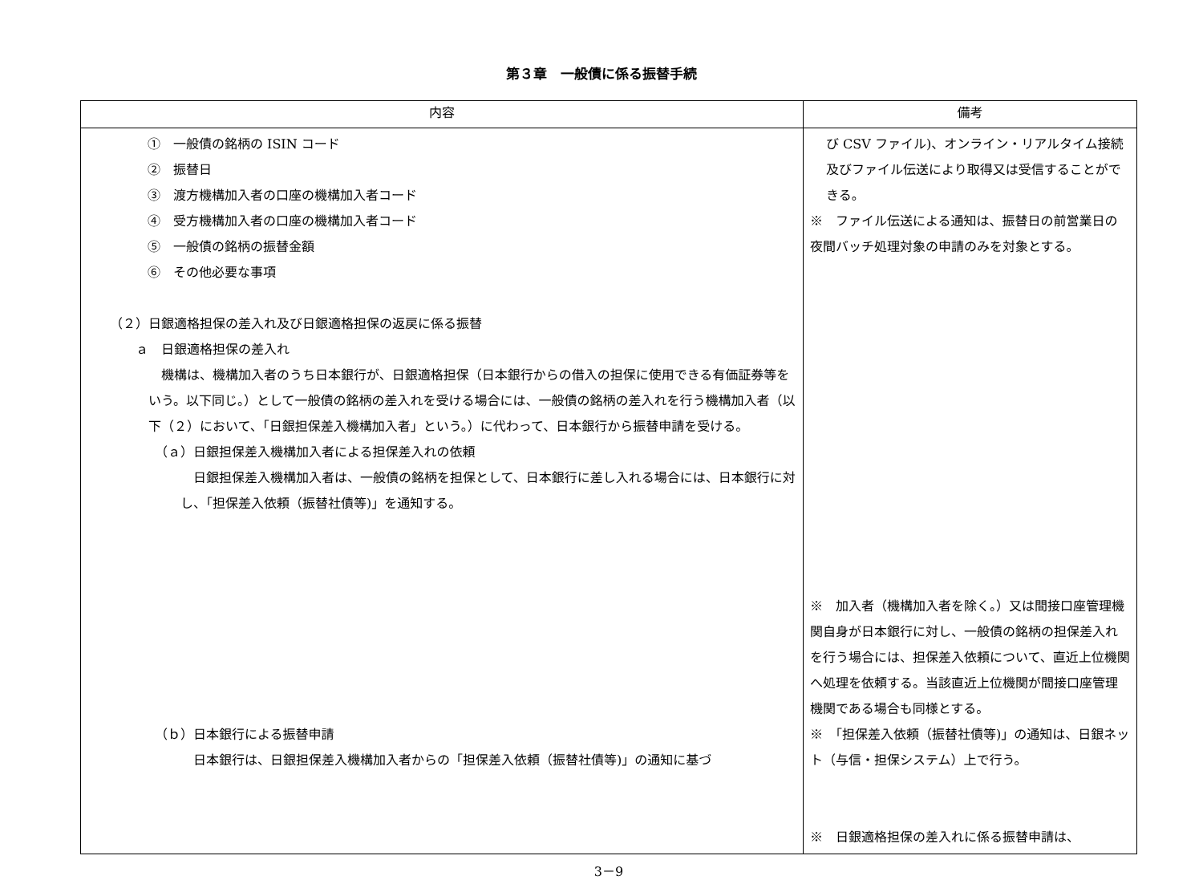第３章　一般債に係る振替手続
| 内容 | 備考 |
| --- | --- |
| ① 一般債の銘柄の ISIN コード ② 振替日 ③ 渡方機構加入者の口座の機構加入者コード ④ 受方機構加入者の口座の機構加入者コード ⑤ 一般債の銘柄の振替金額 ⑥ その他必要な事項 （２）日銀適格担保の差入れ及び日銀適格担保の返戻に係る振替 ａ 日銀適格担保の差入れ 機構は、機構加入者のうち日本銀行が、日銀適格担保（日本銀行からの借入の担保に使用できる有価証券等をいう。以下同じ。）として一般債の銘柄の差入れを受ける場合には、一般債の銘柄の差入れを行う機構加入者（以下（２）において、「日銀担保差入機構加入者」という。）に代わって、日本銀行から振替申請を受ける。 （ａ）日銀担保差入機構加入者による担保差入れの依頼 日銀担保差入機構加入者は、一般債の銘柄を担保として、日本銀行に差し入れる場合には、日本銀行に対し、「担保差入依頼（振替社債等)」を通知する。 （ｂ）日本銀行による振替申請 日本銀行は、日銀担保差入機構加入者からの「担保差入依頼（振替社債等)」の通知に基づ | び CSV ファイル)、オンライン・リアルタイム接続及びファイル伝送により取得又は受信することができる。 ※ ファイル伝送による通知は、振替日の前営業日の夜間バッチ処理対象の申請のみを対象とする。 ※ 加入者（機構加入者を除く。）又は間接口座管理機関自身が日本銀行に対し、一般債の銘柄の担保差入れを行う場合には、担保差入依頼について、直近上位機関へ処理を依頼する。当該直近上位機関が間接口座管理機関である場合も同様とする。 ※ 「担保差入依頼（振替社債等)」の通知は、日銀ネット（与信・担保システム）上で行う。 ※ 日銀適格担保の差入れに係る振替申請は、 |
3－9